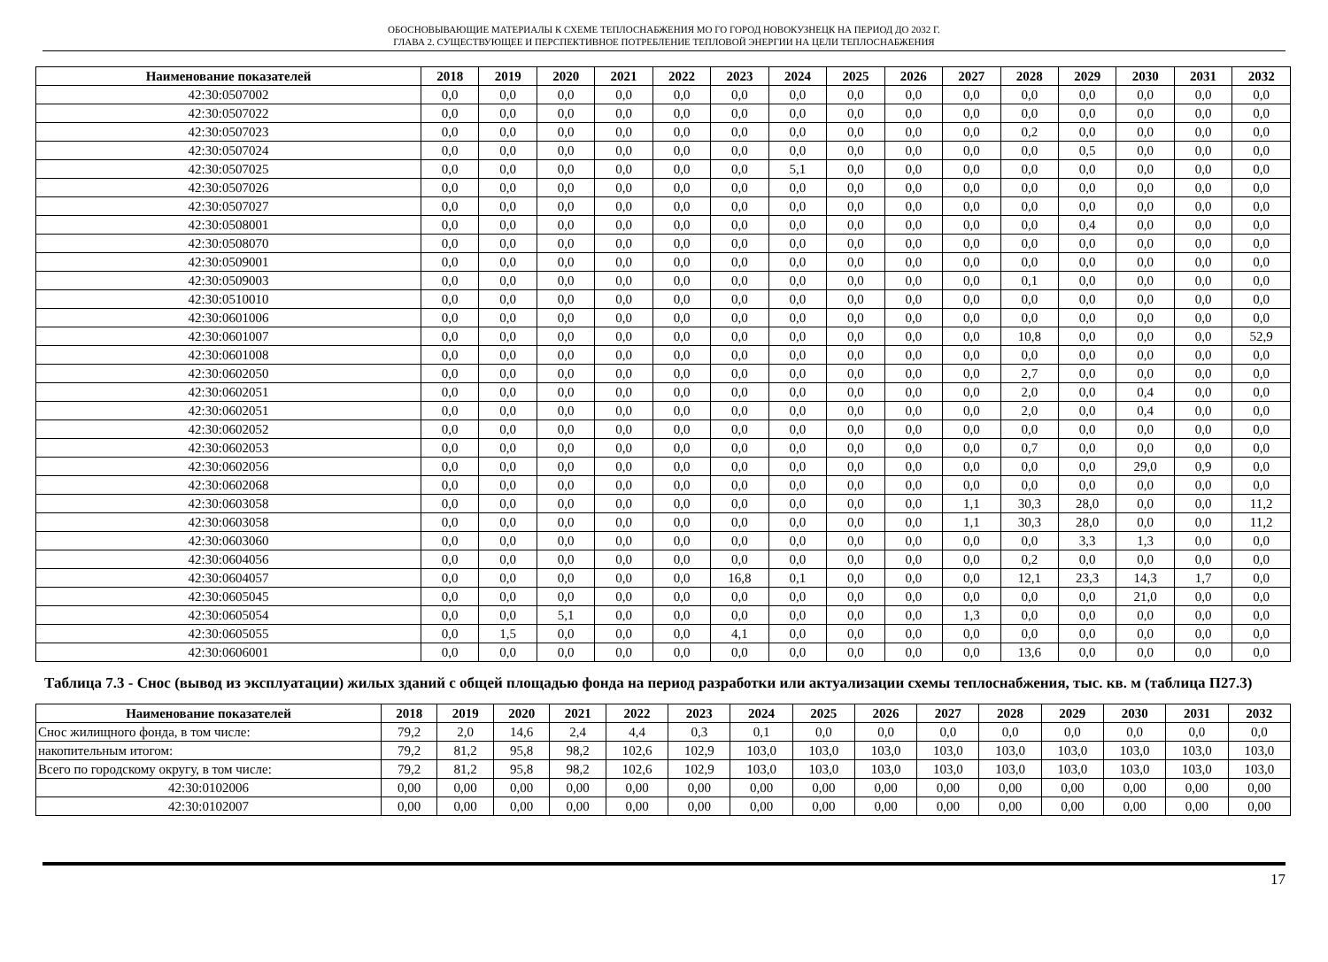ОБОСНОВЫВАЮЩИЕ МАТЕРИАЛЫ К СХЕМЕ ТЕПЛОСНАБЖЕНИЯ МО ГО ГОРОД НОВОКУЗНЕЦК НА ПЕРИОД ДО 2032 Г.
ГЛАВА 2. СУЩЕСТВУЮЩЕЕ И ПЕРСПЕКТИВНОЕ ПОТРЕБЛЕНИЕ ТЕПЛОВОЙ ЭНЕРГИИ НА ЦЕЛИ ТЕПЛОСНАБЖЕНИЯ
| Наименование показателей | 2018 | 2019 | 2020 | 2021 | 2022 | 2023 | 2024 | 2025 | 2026 | 2027 | 2028 | 2029 | 2030 | 2031 | 2032 |
| --- | --- | --- | --- | --- | --- | --- | --- | --- | --- | --- | --- | --- | --- | --- | --- |
| 42:30:0507002 | 0,0 | 0,0 | 0,0 | 0,0 | 0,0 | 0,0 | 0,0 | 0,0 | 0,0 | 0,0 | 0,0 | 0,0 | 0,0 | 0,0 | 0,0 |
| 42:30:0507022 | 0,0 | 0,0 | 0,0 | 0,0 | 0,0 | 0,0 | 0,0 | 0,0 | 0,0 | 0,0 | 0,0 | 0,0 | 0,0 | 0,0 | 0,0 |
| 42:30:0507023 | 0,0 | 0,0 | 0,0 | 0,0 | 0,0 | 0,0 | 0,0 | 0,0 | 0,0 | 0,0 | 0,2 | 0,0 | 0,0 | 0,0 | 0,0 |
| 42:30:0507024 | 0,0 | 0,0 | 0,0 | 0,0 | 0,0 | 0,0 | 0,0 | 0,0 | 0,0 | 0,0 | 0,0 | 0,5 | 0,0 | 0,0 | 0,0 |
| 42:30:0507025 | 0,0 | 0,0 | 0,0 | 0,0 | 0,0 | 0,0 | 5,1 | 0,0 | 0,0 | 0,0 | 0,0 | 0,0 | 0,0 | 0,0 | 0,0 |
| 42:30:0507026 | 0,0 | 0,0 | 0,0 | 0,0 | 0,0 | 0,0 | 0,0 | 0,0 | 0,0 | 0,0 | 0,0 | 0,0 | 0,0 | 0,0 | 0,0 |
| 42:30:0507027 | 0,0 | 0,0 | 0,0 | 0,0 | 0,0 | 0,0 | 0,0 | 0,0 | 0,0 | 0,0 | 0,0 | 0,0 | 0,0 | 0,0 | 0,0 |
| 42:30:0508001 | 0,0 | 0,0 | 0,0 | 0,0 | 0,0 | 0,0 | 0,0 | 0,0 | 0,0 | 0,0 | 0,0 | 0,4 | 0,0 | 0,0 | 0,0 |
| 42:30:0508070 | 0,0 | 0,0 | 0,0 | 0,0 | 0,0 | 0,0 | 0,0 | 0,0 | 0,0 | 0,0 | 0,0 | 0,0 | 0,0 | 0,0 | 0,0 |
| 42:30:0509001 | 0,0 | 0,0 | 0,0 | 0,0 | 0,0 | 0,0 | 0,0 | 0,0 | 0,0 | 0,0 | 0,0 | 0,0 | 0,0 | 0,0 | 0,0 |
| 42:30:0509003 | 0,0 | 0,0 | 0,0 | 0,0 | 0,0 | 0,0 | 0,0 | 0,0 | 0,0 | 0,0 | 0,1 | 0,0 | 0,0 | 0,0 | 0,0 |
| 42:30:0510010 | 0,0 | 0,0 | 0,0 | 0,0 | 0,0 | 0,0 | 0,0 | 0,0 | 0,0 | 0,0 | 0,0 | 0,0 | 0,0 | 0,0 | 0,0 |
| 42:30:0601006 | 0,0 | 0,0 | 0,0 | 0,0 | 0,0 | 0,0 | 0,0 | 0,0 | 0,0 | 0,0 | 0,0 | 0,0 | 0,0 | 0,0 | 0,0 |
| 42:30:0601007 | 0,0 | 0,0 | 0,0 | 0,0 | 0,0 | 0,0 | 0,0 | 0,0 | 0,0 | 0,0 | 10,8 | 0,0 | 0,0 | 0,0 | 52,9 |
| 42:30:0601008 | 0,0 | 0,0 | 0,0 | 0,0 | 0,0 | 0,0 | 0,0 | 0,0 | 0,0 | 0,0 | 0,0 | 0,0 | 0,0 | 0,0 | 0,0 |
| 42:30:0602050 | 0,0 | 0,0 | 0,0 | 0,0 | 0,0 | 0,0 | 0,0 | 0,0 | 0,0 | 0,0 | 2,7 | 0,0 | 0,0 | 0,0 | 0,0 |
| 42:30:0602051 | 0,0 | 0,0 | 0,0 | 0,0 | 0,0 | 0,0 | 0,0 | 0,0 | 0,0 | 0,0 | 2,0 | 0,0 | 0,4 | 0,0 | 0,0 |
| 42:30:0602051 | 0,0 | 0,0 | 0,0 | 0,0 | 0,0 | 0,0 | 0,0 | 0,0 | 0,0 | 0,0 | 2,0 | 0,0 | 0,4 | 0,0 | 0,0 |
| 42:30:0602052 | 0,0 | 0,0 | 0,0 | 0,0 | 0,0 | 0,0 | 0,0 | 0,0 | 0,0 | 0,0 | 0,0 | 0,0 | 0,0 | 0,0 | 0,0 |
| 42:30:0602053 | 0,0 | 0,0 | 0,0 | 0,0 | 0,0 | 0,0 | 0,0 | 0,0 | 0,0 | 0,0 | 0,7 | 0,0 | 0,0 | 0,0 | 0,0 |
| 42:30:0602056 | 0,0 | 0,0 | 0,0 | 0,0 | 0,0 | 0,0 | 0,0 | 0,0 | 0,0 | 0,0 | 0,0 | 0,0 | 29,0 | 0,9 | 0,0 |
| 42:30:0602068 | 0,0 | 0,0 | 0,0 | 0,0 | 0,0 | 0,0 | 0,0 | 0,0 | 0,0 | 0,0 | 0,0 | 0,0 | 0,0 | 0,0 | 0,0 |
| 42:30:0603058 | 0,0 | 0,0 | 0,0 | 0,0 | 0,0 | 0,0 | 0,0 | 0,0 | 0,0 | 1,1 | 30,3 | 28,0 | 0,0 | 0,0 | 11,2 |
| 42:30:0603058 | 0,0 | 0,0 | 0,0 | 0,0 | 0,0 | 0,0 | 0,0 | 0,0 | 0,0 | 1,1 | 30,3 | 28,0 | 0,0 | 0,0 | 11,2 |
| 42:30:0603060 | 0,0 | 0,0 | 0,0 | 0,0 | 0,0 | 0,0 | 0,0 | 0,0 | 0,0 | 0,0 | 0,0 | 3,3 | 1,3 | 0,0 | 0,0 |
| 42:30:0604056 | 0,0 | 0,0 | 0,0 | 0,0 | 0,0 | 0,0 | 0,0 | 0,0 | 0,0 | 0,0 | 0,2 | 0,0 | 0,0 | 0,0 | 0,0 |
| 42:30:0604057 | 0,0 | 0,0 | 0,0 | 0,0 | 0,0 | 16,8 | 0,1 | 0,0 | 0,0 | 0,0 | 12,1 | 23,3 | 14,3 | 1,7 | 0,0 |
| 42:30:0605045 | 0,0 | 0,0 | 0,0 | 0,0 | 0,0 | 0,0 | 0,0 | 0,0 | 0,0 | 0,0 | 0,0 | 0,0 | 21,0 | 0,0 | 0,0 |
| 42:30:0605054 | 0,0 | 0,0 | 5,1 | 0,0 | 0,0 | 0,0 | 0,0 | 0,0 | 0,0 | 1,3 | 0,0 | 0,0 | 0,0 | 0,0 | 0,0 |
| 42:30:0605055 | 0,0 | 1,5 | 0,0 | 0,0 | 0,0 | 4,1 | 0,0 | 0,0 | 0,0 | 0,0 | 0,0 | 0,0 | 0,0 | 0,0 | 0,0 |
| 42:30:0606001 | 0,0 | 0,0 | 0,0 | 0,0 | 0,0 | 0,0 | 0,0 | 0,0 | 0,0 | 0,0 | 13,6 | 0,0 | 0,0 | 0,0 | 0,0 |
Таблица 7.3 - Снос (вывод из эксплуатации) жилых зданий с общей площадью фонда на период разработки или актуализации схемы теплоснабжения, тыс. кв. м (таблица П27.3)
| Наименование показателей | 2018 | 2019 | 2020 | 2021 | 2022 | 2023 | 2024 | 2025 | 2026 | 2027 | 2028 | 2029 | 2030 | 2031 | 2032 |
| --- | --- | --- | --- | --- | --- | --- | --- | --- | --- | --- | --- | --- | --- | --- | --- |
| Снос жилищного фонда, в том числе: | 79,2 | 2,0 | 14,6 | 2,4 | 4,4 | 0,3 | 0,1 | 0,0 | 0,0 | 0,0 | 0,0 | 0,0 | 0,0 | 0,0 | 0,0 |
| накопительным итогом: | 79,2 | 81,2 | 95,8 | 98,2 | 102,6 | 102,9 | 103,0 | 103,0 | 103,0 | 103,0 | 103,0 | 103,0 | 103,0 | 103,0 | 103,0 |
| Всего по городскому округу, в том числе: | 79,2 | 81,2 | 95,8 | 98,2 | 102,6 | 102,9 | 103,0 | 103,0 | 103,0 | 103,0 | 103,0 | 103,0 | 103,0 | 103,0 | 103,0 |
| 42:30:0102006 | 0,00 | 0,00 | 0,00 | 0,00 | 0,00 | 0,00 | 0,00 | 0,00 | 0,00 | 0,00 | 0,00 | 0,00 | 0,00 | 0,00 | 0,00 |
| 42:30:0102007 | 0,00 | 0,00 | 0,00 | 0,00 | 0,00 | 0,00 | 0,00 | 0,00 | 0,00 | 0,00 | 0,00 | 0,00 | 0,00 | 0,00 | 0,00 |
17